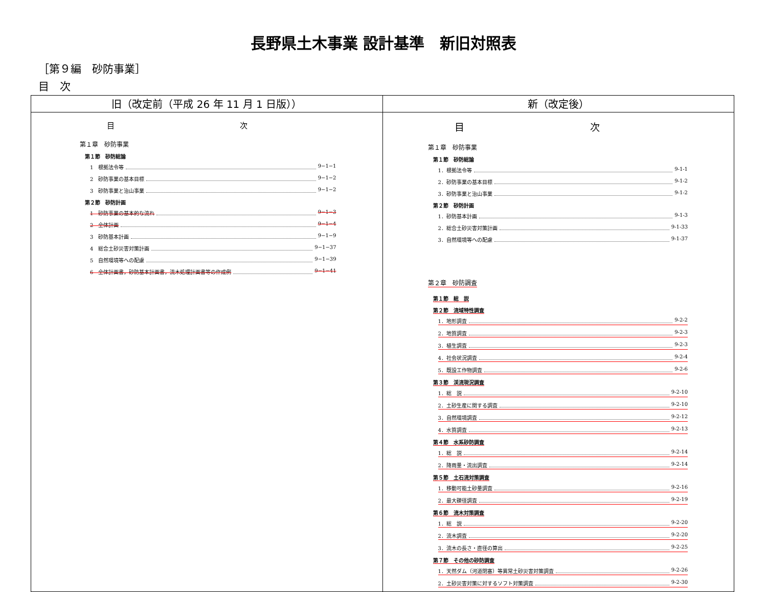長野県土木事業 設計基準　新旧対照表
［第９編　砂防事業］
目　次
| 旧（改定前（平成 26 年 11 月 1 日版）） | 新（改定後） |
| --- | --- |
| 目 次 第１章 砂防事業 第１節 砂防総論 1 根拠法令等 9−1−1 2 砂防事業の基本目標 9−1−2 3 砂防事業と治山事業 9−1−2 第２節 砂防計画 1 砂防事業の基本的な流れ 9−1−3 2 全体計画 9−1−4 3 砂防基本計画 9−1−9 4 総合土砂災害対策計画 9−1−37 5 自然環境等への配慮 9−1−39 6 全体計画書，砂防基本計画書，流木処理計画書等の作成例 9−1−41 | 目 次 第１章 砂防事業 第１節 砂防総論 1．根拠法令等 9-1-1 2．砂防事業の基本目標 9-1-2 3．砂防事業と治山事業 9-1-2 第２節 砂防計画 1．砂防基本計画 9-1-3 2．総合土砂災害対策計画 9-1-33 3．自然環境等への配慮 9-1-37 第２章 砂防調査 第１節 総 説 第２節 流域特性調査 1．地形調査 9-2-2 2．地質調査 9-2-3 3．植生調査 9-2-3 4．社会状況調査 9-2-4 5．既設工作物調査 9-2-6 第３節 渓流現況調査 1．総 説 9-2-10 2．土砂生産に関する調査 9-2-10 3．自然環境調査 9-2-12 4．水質調査 9-2-13 第４節 水系砂防調査 1．総 説 9-2-14 2．降雨量・流出調査 9-2-14 第５節 土石流対策調査 1．移動可能土砂量調査 9-2-16 2．最大礫径調査 9-2-19 第６節 流木対策調査 1．総 説 9-2-20 2．流木調査 9-2-20 3．流木の長さ・直径の算出 9-2-25 第７節 その他の砂防調査 1．天然ダム（河道閉塞）等異常土砂災害対策調査 9-2-26 2．土砂災害対策に対するソフト対策調査 9-2-30 |